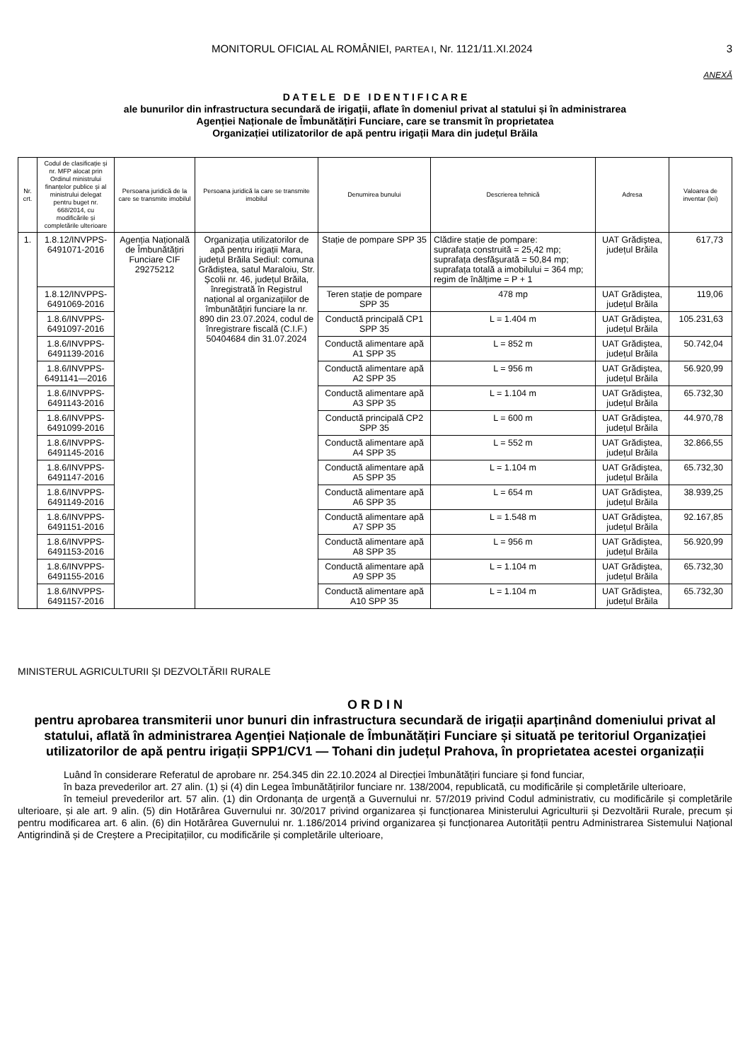MONITORUL OFICIAL AL ROMÂNIEI, PARTEA I, Nr. 1121/11.XI.2024
3
ANEXĂ
D A T E L E D E I D E N T I F I C A R E
ale bunurilor din infrastructura secundară de irigații, aflate în domeniul privat al statului și în administrarea
Agenției Naționale de Îmbunătățiri Funciare, care se transmit în proprietatea
Organizației utilizatorilor de apă pentru irigații Mara din județul Brăila
| Nr. crt. | Codul de clasificație și nr. MFP alocat prin Ordinul ministrului finanțelor publice și al ministrului delegat pentru buget nr. 668/2014, cu modificările și completările ulterioare | Persoana juridică de la care se transmite imobilul | Persoana juridică la care se transmite imobilul | Denumirea bunului | Descrierea tehnică | Adresa | Valoarea de inventar (lei) |
| --- | --- | --- | --- | --- | --- | --- | --- |
| 1. | 1.8.12/INVPPS-6491071-2016 | Agenția Națională de Îmbunătățiri Funciare CIF 29275212 | Organizația utilizatorilor de apă pentru irigații Mara, județul Brăila Sediul: comuna Grădiștea, satul Maraloiu, Str. Școlii nr. 46, județul Brăila, înregistrată în Registrul național al organizațiilor de îmbunătățiri funciare la nr. 890 din 23.07.2024, codul de înregistrare fiscală (C.I.F.) 50404684 din 31.07.2024 | Stație de pompare SPP 35 | Clădire stație de pompare: suprafața construită = 25,42 mp; suprafața desfășurată = 50,84 mp; suprafața totală a imobilului = 364 mp; regim de înălțime = P + 1 | UAT Grădiștea, județul Brăila | 617,73 |
| | 1.8.12/INVPPS-6491069-2016 | | | Teren stație de pompare SPP 35 | 478 mp | UAT Grădiștea, județul Brăila | 119,06 |
| | 1.8.6/INVPPS-6491097-2016 | | | Conductă principală CP1 SPP 35 | L = 1.404 m | UAT Grădiștea, județul Brăila | 105.231,63 |
| | 1.8.6/INVPPS-6491139-2016 | | | Conductă alimentare apă A1 SPP 35 | L = 852 m | UAT Grădiștea, județul Brăila | 50.742,04 |
| | 1.8.6/INVPPS-6491141—2016 | | | Conductă alimentare apă A2 SPP 35 | L = 956 m | UAT Grădiștea, județul Brăila | 56.920,99 |
| | 1.8.6/INVPPS-6491143-2016 | | | Conductă alimentare apă A3 SPP 35 | L = 1.104 m | UAT Grădiștea, județul Brăila | 65.732,30 |
| | 1.8.6/INVPPS-6491099-2016 | | | Conductă principală CP2 SPP 35 | L = 600 m | UAT Grădiștea, județul Brăila | 44.970,78 |
| | 1.8.6/INVPPS-6491145-2016 | | | Conductă alimentare apă A4 SPP 35 | L = 552 m | UAT Grădiștea, județul Brăila | 32.866,55 |
| | 1.8.6/INVPPS-6491147-2016 | | | Conductă alimentare apă A5 SPP 35 | L = 1.104 m | UAT Grădiștea, județul Brăila | 65.732,30 |
| | 1.8.6/INVPPS-6491149-2016 | | | Conductă alimentare apă A6 SPP 35 | L = 654 m | UAT Grădiștea, județul Brăila | 38.939,25 |
| | 1.8.6/INVPPS-6491151-2016 | | | Conductă alimentare apă A7 SPP 35 | L = 1.548 m | UAT Grădiștea, județul Brăila | 92.167,85 |
| | 1.8.6/INVPPS-6491153-2016 | | | Conductă alimentare apă A8 SPP 35 | L = 956 m | UAT Grădiștea, județul Brăila | 56.920,99 |
| | 1.8.6/INVPPS-6491155-2016 | | | Conductă alimentare apă A9 SPP 35 | L = 1.104 m | UAT Grădiștea, județul Brăila | 65.732,30 |
| | 1.8.6/INVPPS-6491157-2016 | | | Conductă alimentare apă A10 SPP 35 | L = 1.104 m | UAT Grădiștea, județul Brăila | 65.732,30 |
MINISTERUL AGRICULTURII ȘI DEZVOLTĂRII RURALE
O R D I N
pentru aprobarea transmiterii unor bunuri din infrastructura secundară de irigații aparținând domeniului privat al statului, aflată în administrarea Agenției Naționale de Îmbunătățiri Funciare și situată pe teritoriul Organizației utilizatorilor de apă pentru irigații SPP1/CV1 — Tohani din județul Prahova, în proprietatea acestei organizații
Luând în considerare Referatul de aprobare nr. 254.345 din 22.10.2024 al Direcției îmbunătățiri funciare și fond funciar,
în baza prevederilor art. 27 alin. (1) și (4) din Legea îmbunătățirilor funciare nr. 138/2004, republicată, cu modificările și completările ulterioare,
în temeiul prevederilor art. 57 alin. (1) din Ordonanța de urgență a Guvernului nr. 57/2019 privind Codul administrativ, cu modificările și completările ulterioare, și ale art. 9 alin. (5) din Hotărârea Guvernului nr. 30/2017 privind organizarea și funcționarea Ministerului Agriculturii și Dezvoltării Rurale, precum și pentru modificarea art. 6 alin. (6) din Hotărârea Guvernului nr. 1.186/2014 privind organizarea și funcționarea Autorității pentru Administrarea Sistemului Național Antigrindină și de Creștere a Precipitațiilor, cu modificările și completările ulterioare,